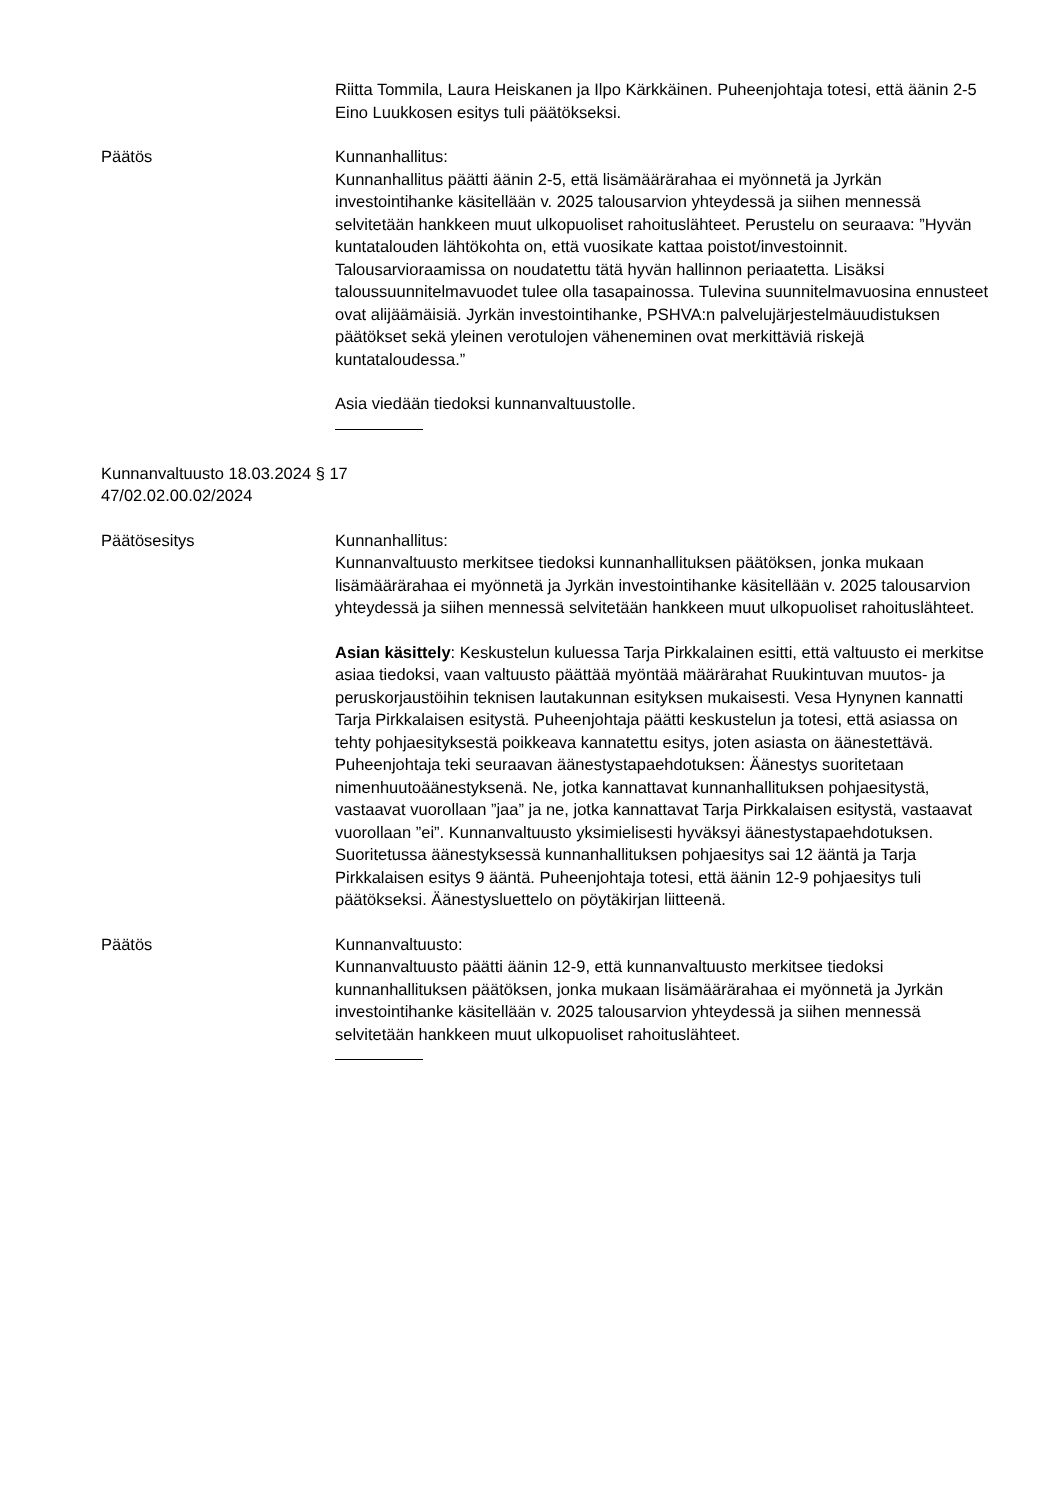Riitta Tommila, Laura Heiskanen ja Ilpo Kärkkäinen. Puheenjohtaja totesi, että äänin 2-5 Eino Luukkosen esitys tuli päätökseksi.
Päätös Kunnanhallitus:
Kunnanhallitus päätti äänin 2-5, että lisämäärärahaa ei myönnetä ja Jyrkän investointihanke käsitellään v. 2025 talousarvion yhteydessä ja siihen mennessä selvitetään hankkeen muut ulkopuoliset rahoituslähteet. Perustelu on seuraava: ”Hyvän kuntatalouden lähtökohta on, että vuosikate kattaa poistot/investoinnit. Talousarvioraamissa on noudatettu tätä hyvän hallinnon periaatetta. Lisäksi taloussuunnitelmavuodet tulee olla tasapainossa. Tulevina suunnitelmavuosina ennusteet ovat alijäämäisiä. Jyrkän investointihanke, PSHVA:n palvelujärjestelmäuudistuksen päätökset sekä yleinen verotulojen väheneminen ovat merkittäviä riskejä kuntataloudessa.”
Asia viedään tiedoksi kunnanvaltuustolle.
Kunnanvaltuusto 18.03.2024 § 17
47/02.02.00.02/2024
Päätösesitys Kunnanhallitus:
Kunnanvaltuusto merkitsee tiedoksi kunnanhallituksen päätöksen, jonka mukaan lisämäärärahaa ei myönnetä ja Jyrkän investointihanke käsitellään v. 2025 talousarvion yhteydessä ja siihen mennessä selvitetään hankkeen muut ulkopuoliset rahoituslähteet.
Asian käsittely: Keskustelun kuluessa Tarja Pirkkalainen esitti, että valtuusto ei merkitse asiaa tiedoksi, vaan valtuusto päättää myöntää määrärahat Ruukintuvan muutos- ja peruskorjaustöihin teknisen lautakunnan esityksen mukaisesti. Vesa Hynynen kannatti Tarja Pirkkalaisen esitystä. Puheenjohtaja päätti keskustelun ja totesi, että asiassa on tehty pohjaesityksestä poikkeava kannatettu esitys, joten asiasta on äänestettävä. Puheenjohtaja teki seuraavan äänestystapaehdotuksen: Äänestys suoritetaan nimenhuutoäänestyksenä. Ne, jotka kannattavat kunnanhallituksen pohjaesitystä, vastaavat vuorollaan ”jaa” ja ne, jotka kannattavat Tarja Pirkkalaisen esitystä, vastaavat vuorollaan ”ei”. Kunnanvaltuusto yksimielisesti hyväksyi äänestystapaehdotuksen. Suoritetussa äänestyksessä kunnanhallituksen pohjaesitys sai 12 ääntä ja Tarja Pirkkalaisen esitys 9 ääntä. Puheenjohtaja totesi, että äänin 12-9 pohjaesitys tuli päätökseksi. Äänestysluettelo on pöytäkirjan liitteenä.
Päätös Kunnanvaltuusto:
Kunnanvaltuusto päätti äänin 12-9, että kunnanvaltuusto merkitsee tiedoksi kunnanhallituksen päätöksen, jonka mukaan lisämäärärahaa ei myönnetä ja Jyrkän investointihanke käsitellään v. 2025 talousarvion yhteydessä ja siihen mennessä selvitetään hankkeen muut ulkopuoliset rahoituslähteet.